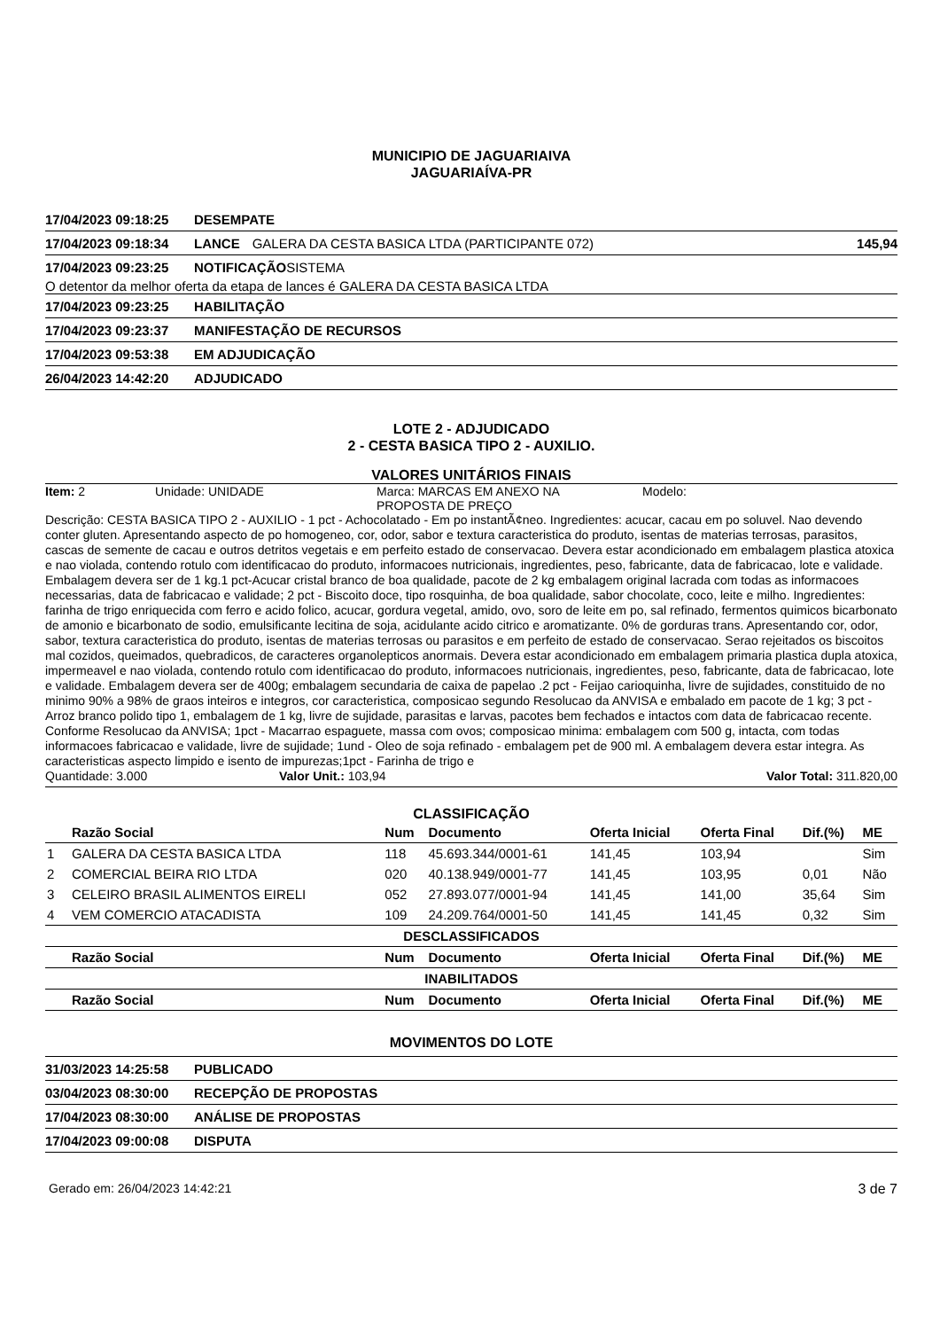MUNICIPIO DE JAGUARIAIVA
JAGUARIAÍVA-PR
17/04/2023 09:18:25 DESEMPATE
17/04/2023 09:18:34 LANCE GALERA DA CESTA BASICA LTDA (PARTICIPANTE 072) 145,94
17/04/2023 09:23:25 NOTIFICAÇÃO SISTEMA
O detentor da melhor oferta da etapa de lances é GALERA DA CESTA BASICA LTDA
17/04/2023 09:23:25 HABILITAÇÃO
17/04/2023 09:23:37 MANIFESTAÇÃO DE RECURSOS
17/04/2023 09:53:38 EM ADJUDICAÇÃO
26/04/2023 14:42:20 ADJUDICADO
LOTE 2 - ADJUDICADO
2 - CESTA BASICA TIPO 2 - AUXILIO.
VALORES UNITÁRIOS FINAIS
Item: 2 Unidade: UNIDADE Marca: MARCAS EM ANEXO NA
PROPOSTA DE PREÇO Modelo:
Descrição: CESTA BASICA TIPO 2 - AUXILIO - 1 pct - Achocolatado - Em po instantÃ¢neo. Ingredientes: acucar, cacau em po soluvel. Nao devendo conter gluten. Apresentando aspecto de po homogeneo, cor, odor, sabor e textura caracteristica do produto, isentas de materias terrosas, parasitos, cascas de semente de cacau e outros detritos vegetais e em perfeito estado de conservacao. Devera estar acondicionado em embalagem plastica atoxica e nao violada, contendo rotulo com identificacao do produto, informacoes nutricionais, ingredientes, peso, fabricante, data de fabricacao, lote e validade. Embalagem devera ser de 1 kg.1 pct-Acucar cristal branco de boa qualidade, pacote de 2 kg embalagem original lacrada com todas as informacoes necessarias, data de fabricacao e validade; 2 pct - Biscoito doce, tipo rosquinha, de boa qualidade, sabor chocolate, coco, leite e milho. Ingredientes: farinha de trigo enriquecida com ferro e acido folico, acucar, gordura vegetal, amido, ovo, soro de leite em po, sal refinado, fermentos quimicos bicarbonato de amonio e bicarbonato de sodio, emulsificante lecitina de soja, acidulante acido citrico e aromatizante. 0% de gorduras trans. Apresentando cor, odor, sabor, textura caracteristica do produto, isentas de materias terrosas ou parasitos e em perfeito de estado de conservacao. Serao rejeitados os biscoitos mal cozidos, queimados, quebradicos, de caracteres organolepticos anormais. Devera estar acondicionado em embalagem primaria plastica dupla atoxica, impermeavel e nao violada, contendo rotulo com identificacao do produto, informacoes nutricionais, ingredientes, peso, fabricante, data de fabricacao, lote e validade. Embalagem devera ser de 400g; embalagem secundaria de caixa de papelao .2 pct - Feijao carioquinha, livre de sujidades, constituido de no minimo 90% a 98% de graos inteiros e integros, cor caracteristica, composicao segundo Resolucao da ANVISA e embalado em pacote de 1 kg; 3 pct - Arroz branco polido tipo 1, embalagem de 1 kg, livre de sujidade, parasitas e larvas, pacotes bem fechados e intactos com data de fabricacao recente. Conforme Resolucao da ANVISA; 1pct - Macarrao espaguete, massa com ovos; composicao minima: embalagem com 500 g, intacta, com todas informacoes fabricacao e validade, livre de sujidade; 1und - Oleo de soja refinado - embalagem pet de 900 ml. A embalagem devera estar integra. As caracteristicas aspecto limpido e isento de impurezas;1pct - Farinha de trigo e
Quantidade: 3.000 Valor Unit.: 103,94 Valor Total: 311.820,00
CLASSIFICAÇÃO
| | Razão Social | Num | Documento | Oferta Inicial | Oferta Final | Dif.(%) | ME |
| --- | --- | --- | --- | --- | --- | --- | --- |
| 1 | GALERA DA CESTA BASICA LTDA | 118 | 45.693.344/0001-61 | 141,45 | 103,94 | | Sim |
| 2 | COMERCIAL BEIRA RIO LTDA | 020 | 40.138.949/0001-77 | 141,45 | 103,95 | 0,01 | Não |
| 3 | CELEIRO BRASIL ALIMENTOS EIRELI | 052 | 27.893.077/0001-94 | 141,45 | 141,00 | 35,64 | Sim |
| 4 | VEM COMERCIO ATACADISTA | 109 | 24.209.764/0001-50 | 141,45 | 141,45 | 0,32 | Sim |
| DESCLASSIFICADOS | | | | | | | |
| | Razão Social | Num | Documento | Oferta Inicial | Oferta Final | Dif.(%) | ME |
| INABILITADOS | | | | | | | |
| | Razão Social | Num | Documento | Oferta Inicial | Oferta Final | Dif.(%) | ME |
MOVIMENTOS DO LOTE
31/03/2023 14:25:58 PUBLICADO
03/04/2023 08:30:00 RECEPÇÃO DE PROPOSTAS
17/04/2023 08:30:00 ANÁLISE DE PROPOSTAS
17/04/2023 09:00:08 DISPUTA
Gerado em: 26/04/2023 14:42:21 3 de 7